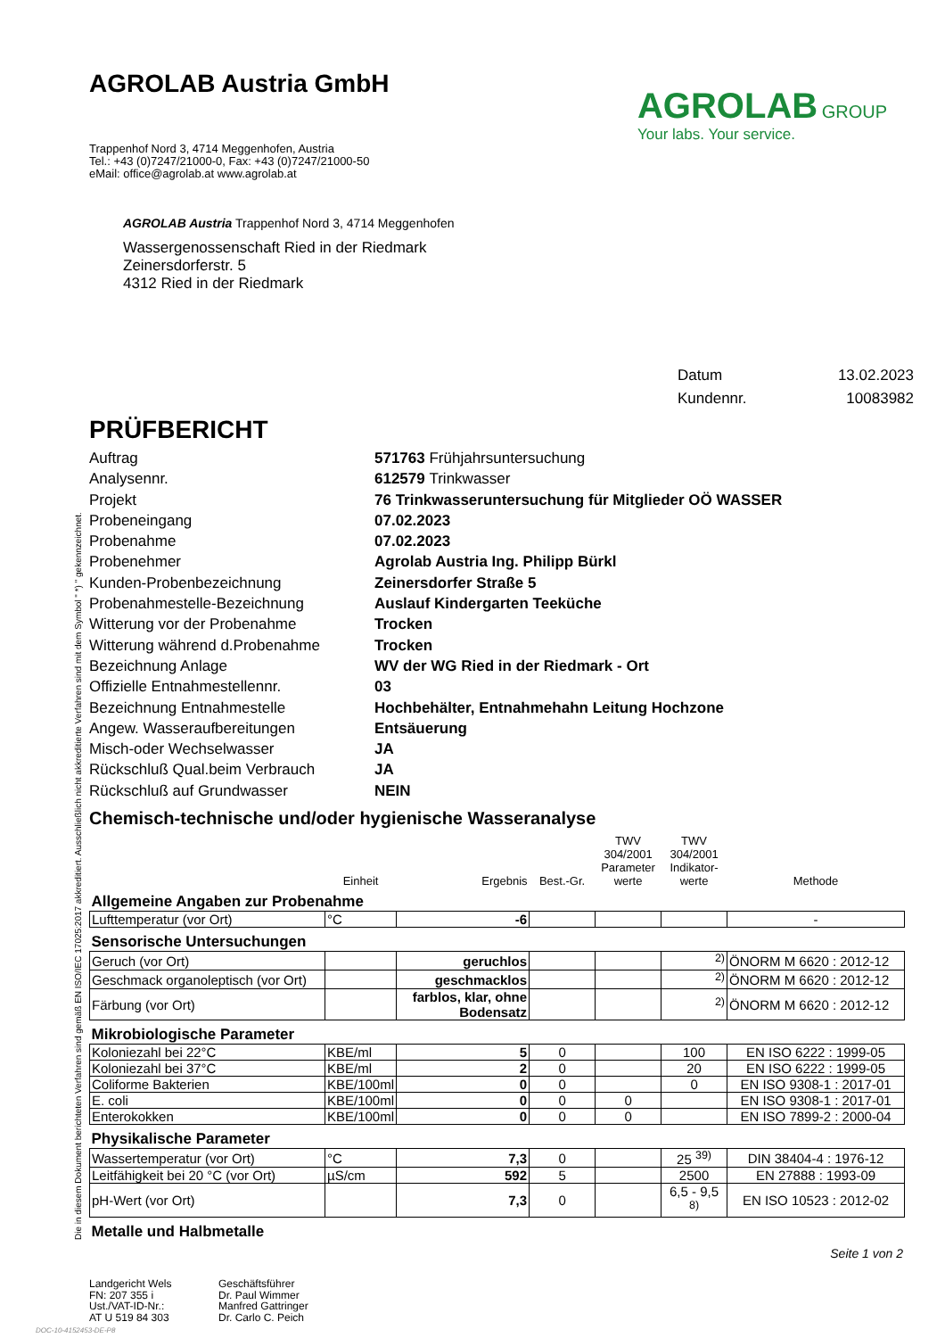Die in diesem Dokument berichteten Verfahren sind gemäß EN ISO/IEC 17025:2017 akkreditiert. Ausschließlich nicht akkreditierte Verfahren sind mit dem Symbol " *) " gekennzeichnet.
AGROLAB Austria GmbH
Trappenhof Nord 3, 4714 Meggenhofen, Austria
Tel.: +43 (0)7247/21000-0, Fax: +43 (0)7247/21000-50
eMail: office@agrolab.at www.agrolab.at
AGROLAB GROUP
Your labs. Your service.
AGROLAB Austria Trappenhof Nord 3, 4714 Meggenhofen
Wassergenossenschaft Ried in der Riedmark
Zeinersdorferstr. 5
4312 Ried in der Riedmark
Datum 13.02.2023
Kundennr. 10083982
PRÜFBERICHT
Auftrag 571763 Frühjahrsuntersuchung
Analysennr. 612579 Trinkwasser
Projekt 76 Trinkwasseruntersuchung für Mitglieder OÖ WASSER
Probeneingang 07.02.2023
Probenahme 07.02.2023
Probenehmer Agrolab Austria Ing. Philipp Bürkl
Kunden-Probenbezeichnung Zeinersdorfer Straße 5
Probenahmestelle-Bezeichnung Auslauf Kindergarten Teeküche
Witterung vor der Probenahme Trocken
Witterung während d.Probenahme Trocken
Bezeichnung Anlage WV der WG Ried in der Riedmark - Ort
Offizielle Entnahmestellennr. 03
Bezeichnung Entnahmestelle Hochbehälter, Entnahmehahn Leitung Hochzone
Angew. Wasseraufbereitungen Entsäuerung
Misch-oder Wechselwasser JA
Rückschluß Qual.beim Verbrauch JA
Rückschluß auf Grundwasser NEIN
Chemisch-technische und/oder hygienische Wasseranalyse
| | Einheit | Ergebnis | Best.-Gr. | TWV 304/2001 Parameter werte | TWV 304/2001 Indikator-werte | Methode |
| --- | --- | --- | --- | --- | --- | --- |
| Allgemeine Angaben zur Probenahme | | | | | | |
| Lufttemperatur (vor Ort) | °C | -6 | | | | - |
| Sensorische Untersuchungen | | | | | | |
| Geruch (vor Ort) | | geruchlos | | | <sup>2)</sup> | ÖNORM M 6620 : 2012-12 |
| Geschmack organoleptisch (vor Ort) | | geschmacklos | | | <sup>2)</sup> | ÖNORM M 6620 : 2012-12 |
| Färbung (vor Ort) | | farblos, klar, ohne Bodensatz | | | <sup>2)</sup> | ÖNORM M 6620 : 2012-12 |
| Mikrobiologische Parameter | | | | | | |
| Koloniezahl bei 22°C | KBE/ml | 5 | 0 | | 100 | EN ISO 6222 : 1999-05 |
| Koloniezahl bei 37°C | KBE/ml | 2 | 0 | | 20 | EN ISO 6222 : 1999-05 |
| Coliforme Bakterien | KBE/100ml | 0 | 0 | | 0 | EN ISO 9308-1 : 2017-01 |
| E. coli | KBE/100ml | 0 | 0 | 0 | | EN ISO 9308-1 : 2017-01 |
| Enterokokken | KBE/100ml | 0 | 0 | 0 | | EN ISO 7899-2 : 2000-04 |
| Physikalische Parameter | | | | | | |
| Wassertemperatur (vor Ort) | °C | 7,3 | 0 | | 25 <sup>39)</sup> | DIN 38404-4 : 1976-12 |
| Leitfähigkeit bei 20 °C (vor Ort) | µS/cm | 592 | 5 | | 2500 | EN 27888 : 1993-09 |
| pH-Wert (vor Ort) | | 7,3 | 0 | | 6,5 - 9,5 <sup>8)</sup> | EN ISO 10523 : 2012-02 |
| Metalle und Halbmetalle | | | | | | |
Seite 1 von 2
Landgericht Wels
FN: 207 355 i
Ust./VAT-ID-Nr.:
AT U 519 84 303
Geschäftsführer
Dr. Paul Wimmer
Manfred Gattringer
Dr. Carlo C. Peich
DOC-10-4152453-DE-P8